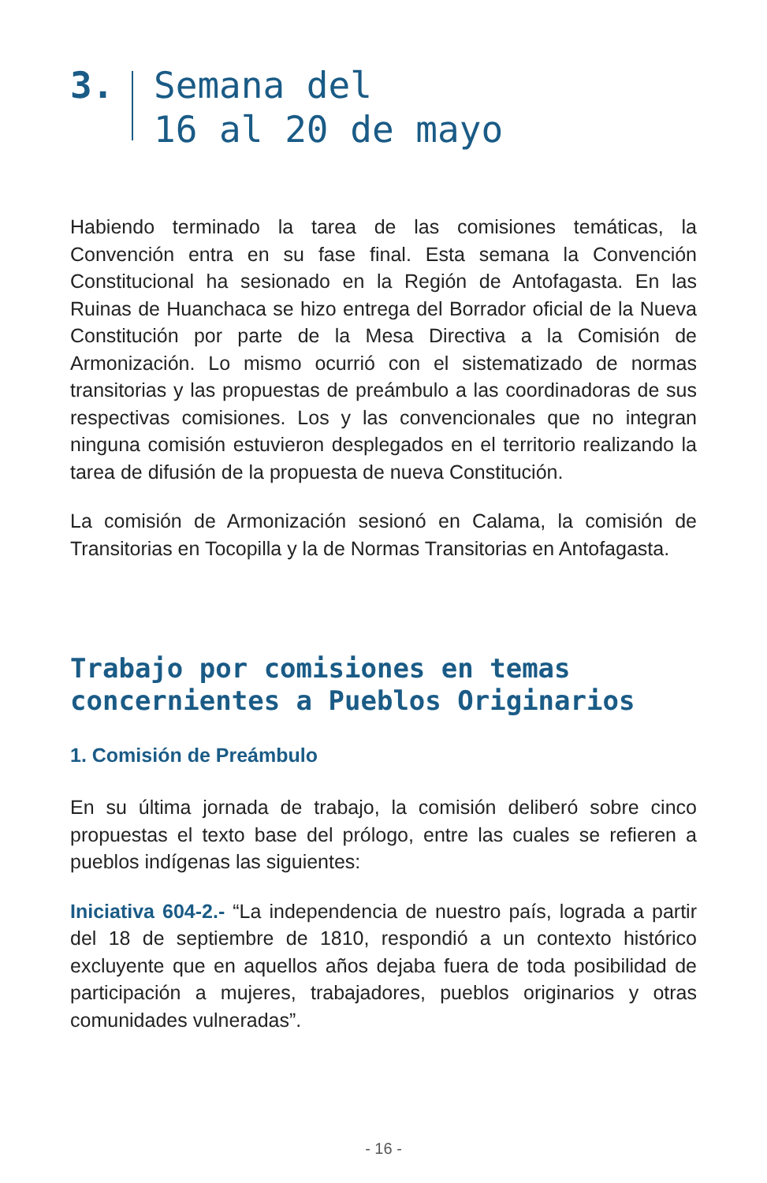3. Semana del
16 al 20 de mayo
Habiendo terminado la tarea de las comisiones temáticas, la Convención entra en su fase final. Esta semana la Convención Constitucional ha sesionado en la Región de Antofagasta. En las Ruinas de Huanchaca se hizo entrega del Borrador oficial de la Nueva Constitución por parte de la Mesa Directiva a la Comisión de Armonización. Lo mismo ocurrió con el sistematizado de normas transitorias y las propuestas de preámbulo a las coordinadoras de sus respectivas comisiones. Los y las convencionales que no integran ninguna comisión estuvieron desplegados en el territorio realizando la tarea de difusión de la propuesta de nueva Constitución.
La comisión de Armonización sesionó en Calama, la comisión de Transitorias en Tocopilla y la de Normas Transitorias en Antofagasta.
Trabajo por comisiones en temas concernientes a Pueblos Originarios
1. Comisión de Preámbulo
En su última jornada de trabajo, la comisión deliberó sobre cinco propuestas el texto base del prólogo, entre las cuales se refieren a pueblos indígenas las siguientes:
Iniciativa 604-2.- “La independencia de nuestro país, lograda a partir del 18 de septiembre de 1810, respondió a un contexto histórico excluyente que en aquellos años dejaba fuera de toda posibilidad de participación a mujeres, trabajadores, pueblos originarios y otras comunidades vulneradas”.
- 16 -